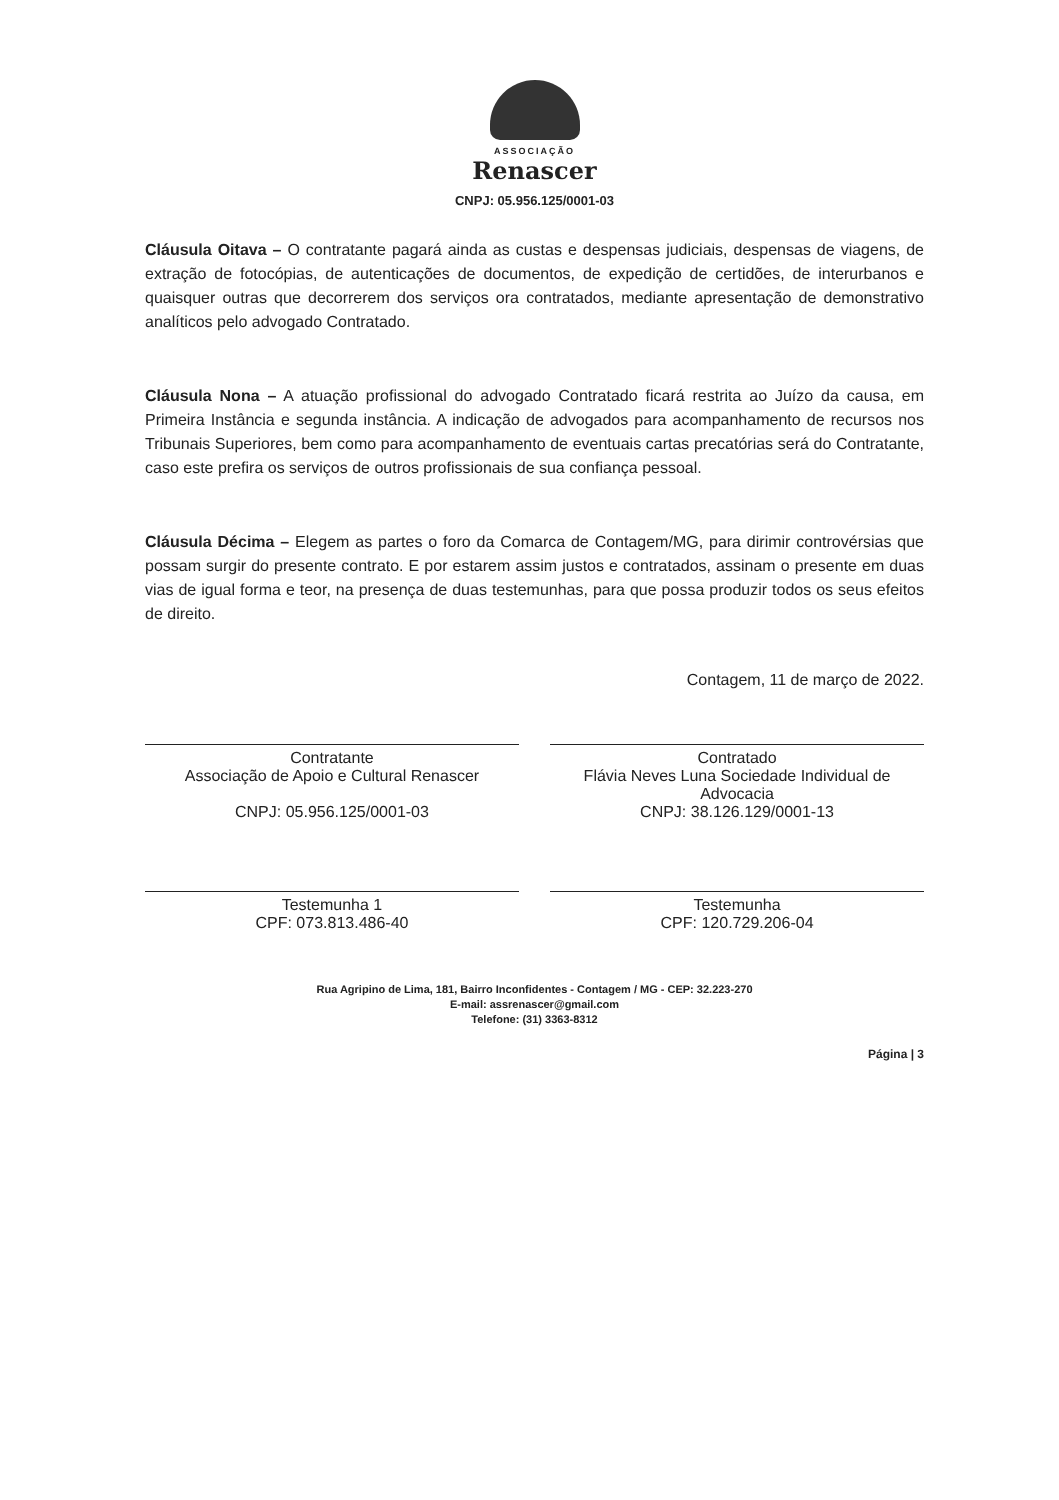ASSOCIAÇÃO
Renascer
CNPJ: 05.956.125/0001-03
Cláusula Oitava – O contratante pagará ainda as custas e despensas judiciais, despensas de viagens, de extração de fotocópias, de autenticações de documentos, de expedição de certidões, de interurbanos e quaisquer outras que decorrerem dos serviços ora contratados, mediante apresentação de demonstrativo analíticos pelo advogado Contratado.
Cláusula Nona – A atuação profissional do advogado Contratado ficará restrita ao Juízo da causa, em Primeira Instância e segunda instância. A indicação de advogados para acompanhamento de recursos nos Tribunais Superiores, bem como para acompanhamento de eventuais cartas precatórias será do Contratante, caso este prefira os serviços de outros profissionais de sua confiança pessoal.
Cláusula Décima – Elegem as partes o foro da Comarca de Contagem/MG, para dirimir controvérsias que possam surgir do presente contrato. E por estarem assim justos e contratados, assinam o presente em duas vias de igual forma e teor, na presença de duas testemunhas, para que possa produzir todos os seus efeitos de direito.
Contagem, 11 de março de 2022.
Contratante
Associação de Apoio e Cultural Renascer
CNPJ: 05.956.125/0001-03
Contratado
Flávia Neves Luna Sociedade Individual de Advocacia
CNPJ: 38.126.129/0001-13
Testemunha 1
CPF: 073.813.486-40
Testemunha
CPF: 120.729.206-04
Rua Agripino de Lima, 181, Bairro Inconfidentes - Contagem / MG - CEP: 32.223-270
E-mail: assrenascer@gmail.com
Telefone: (31) 3363-8312
Página | 3